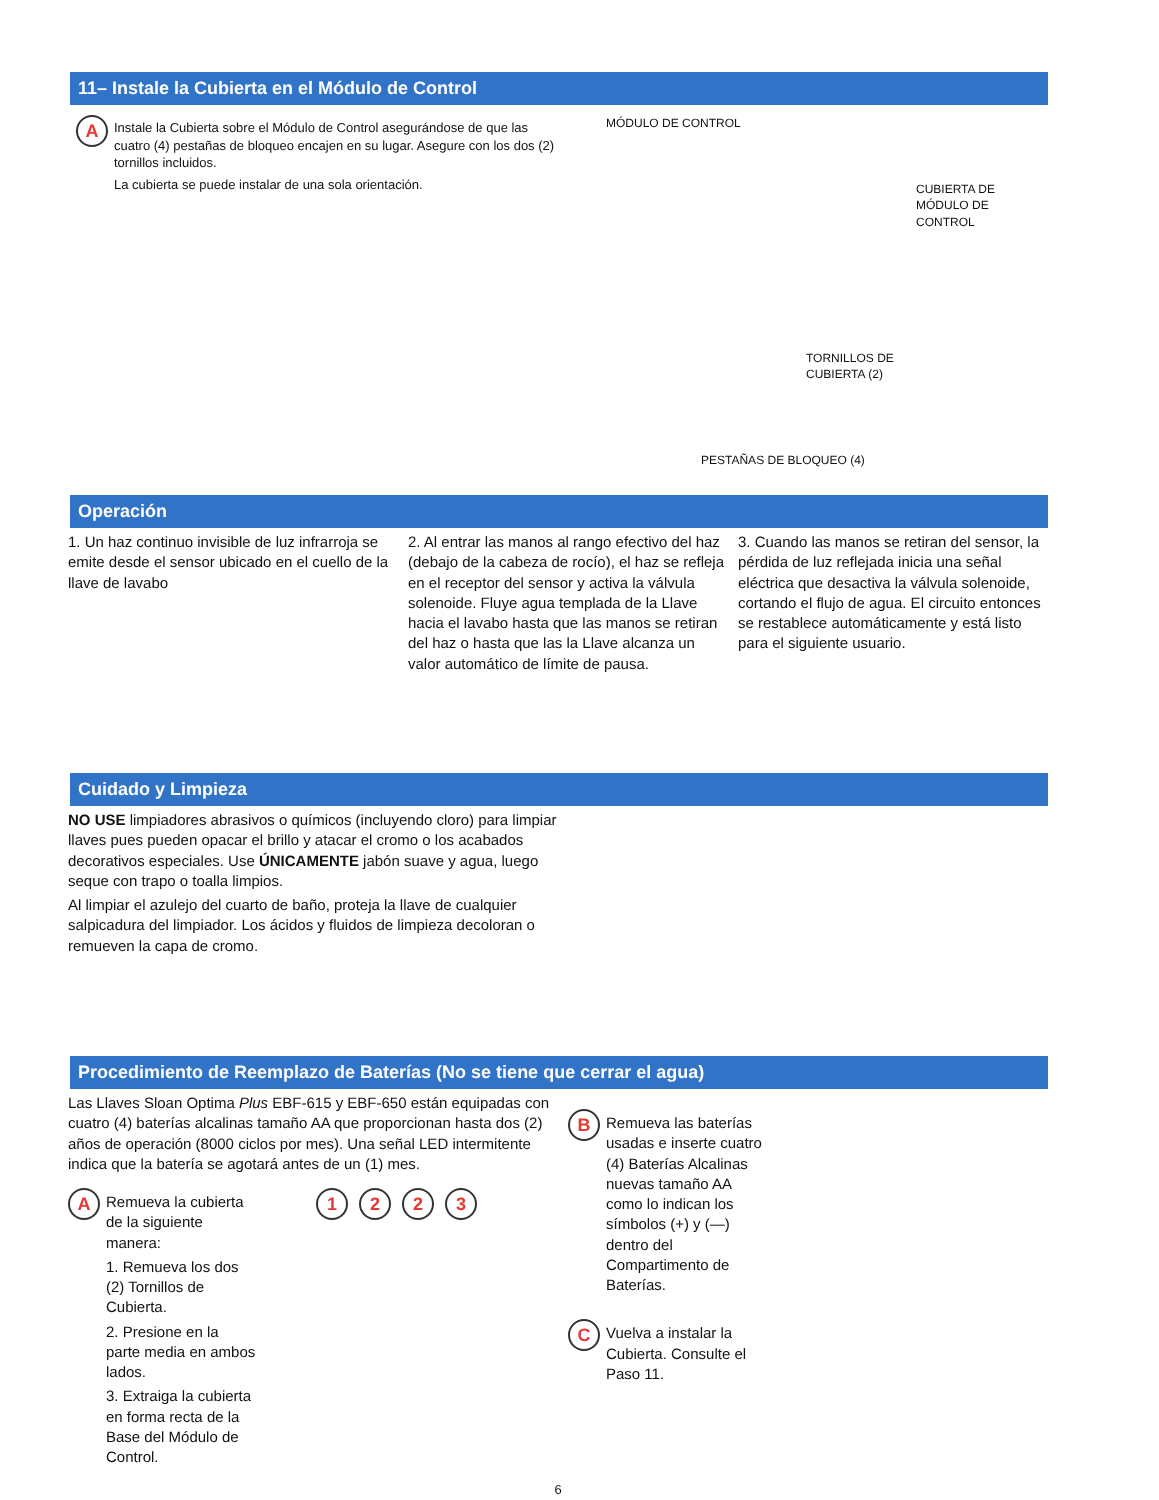11– Instale la Cubierta en el Módulo de Control
A
Instale la Cubierta sobre el Módulo de Control asegurándose de que las cuatro (4) pestañas de bloqueo encajen en su lugar. Asegure con los dos (2) tornillos incluidos.
La cubierta se puede instalar de una sola orientación.
MÓDULO DE CONTROL
CUBIERTA DE
MÓDULO DE CONTROL
TORNILLOS DE
CUBIERTA (2)
PESTAÑAS DE BLOQUEO (4)
Operación
1. Un haz continuo invisible de luz infrarroja se emite desde el sensor ubicado en el cuello de la llave de lavabo
2. Al entrar las manos al rango efectivo del haz (debajo de la cabeza de rocío), el haz se refleja en el receptor del sensor y activa la válvula solenoide. Fluye agua templada de la Llave hacia el lavabo hasta que las manos se retiran del haz o hasta que las la Llave alcanza un valor automático de límite de pausa.
3. Cuando las manos se retiran del sensor, la pérdida de luz reflejada inicia una señal eléctrica que desactiva la válvula solenoide, cortando el flujo de agua. El circuito entonces se restablece automáticamente y está listo para el siguiente usuario.
Cuidado y Limpieza
NO USE limpiadores abrasivos o químicos (incluyendo cloro) para limpiar llaves pues pueden opacar el brillo y atacar el cromo o los acabados decorativos especiales. Use ÚNICAMENTE jabón suave y agua, luego seque con trapo o toalla limpios.
Al limpiar el azulejo del cuarto de baño, proteja la llave de cualquier salpicadura del limpiador. Los ácidos y fluidos de limpieza decoloran o remueven la capa de cromo.
Procedimiento de Reemplazo de Baterías (No se tiene que cerrar el agua)
Las Llaves Sloan Optima Plus EBF-615 y EBF-650 están equipadas con cuatro (4) baterías alcalinas tamaño AA que proporcionan hasta dos (2) años de operación (8000 ciclos por mes). Una señal LED intermitente indica que la batería se agotará antes de un (1) mes.
A
Remueva la cubierta de la siguiente manera:
1. Remueva los dos (2) Tornillos de Cubierta.
2. Presione en la parte media en ambos lados.
3. Extraiga la cubierta en forma recta de la Base del Módulo de Control.
1 2 2 3
B
Remueva las baterías usadas e inserte cuatro (4) Baterías Alcalinas nuevas tamaño AA como lo indican los símbolos (+) y (—) dentro del Compartimento de Baterías.
C
Vuelva a instalar la Cubierta. Consulte el Paso 11.
6